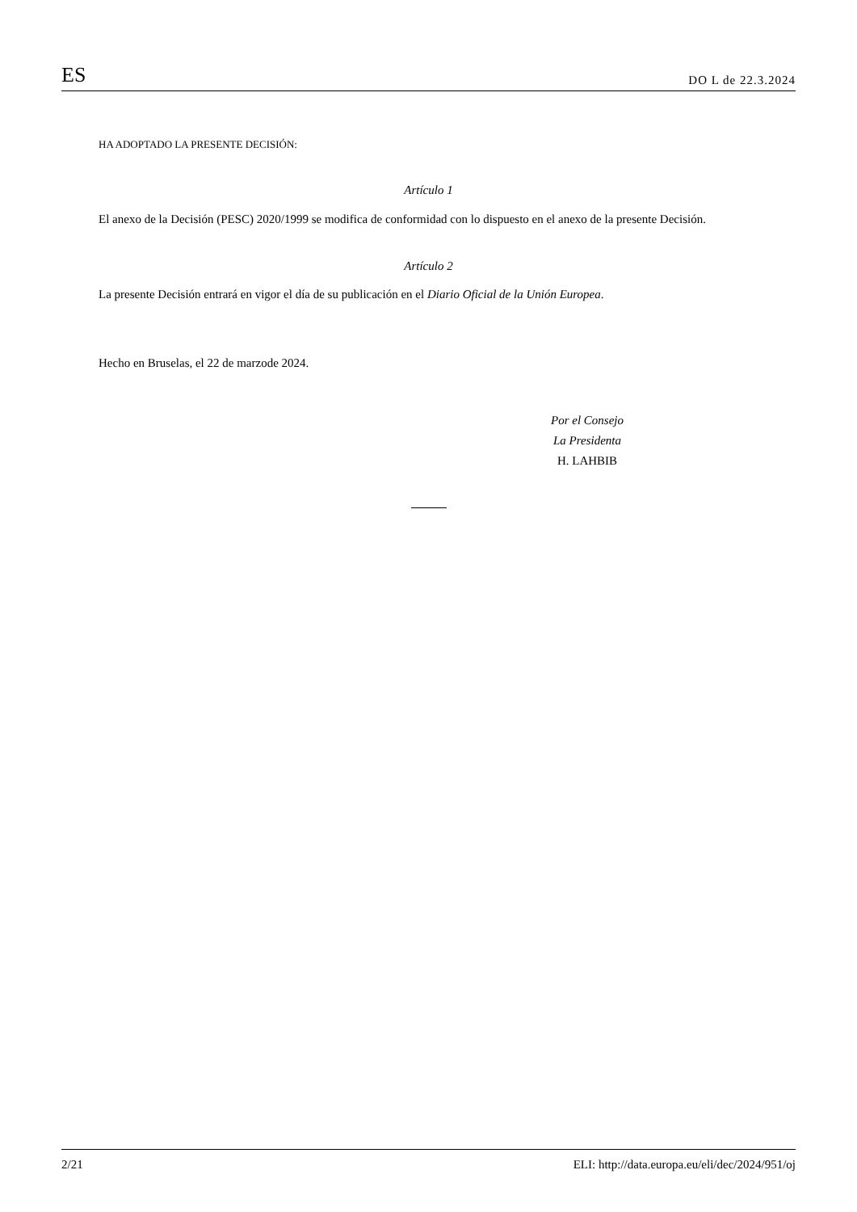ES DO L de 22.3.2024
HA ADOPTADO LA PRESENTE DECISIÓN:
Artículo 1
El anexo de la Decisión (PESC) 2020/1999 se modifica de conformidad con lo dispuesto en el anexo de la presente Decisión.
Artículo 2
La presente Decisión entrará en vigor el día de su publicación en el Diario Oficial de la Unión Europea.
Hecho en Bruselas, el 22 de marzode 2024.
Por el Consejo
La Presidenta
H. LAHBIB
2/21 ELI: http://data.europa.eu/eli/dec/2024/951/oj